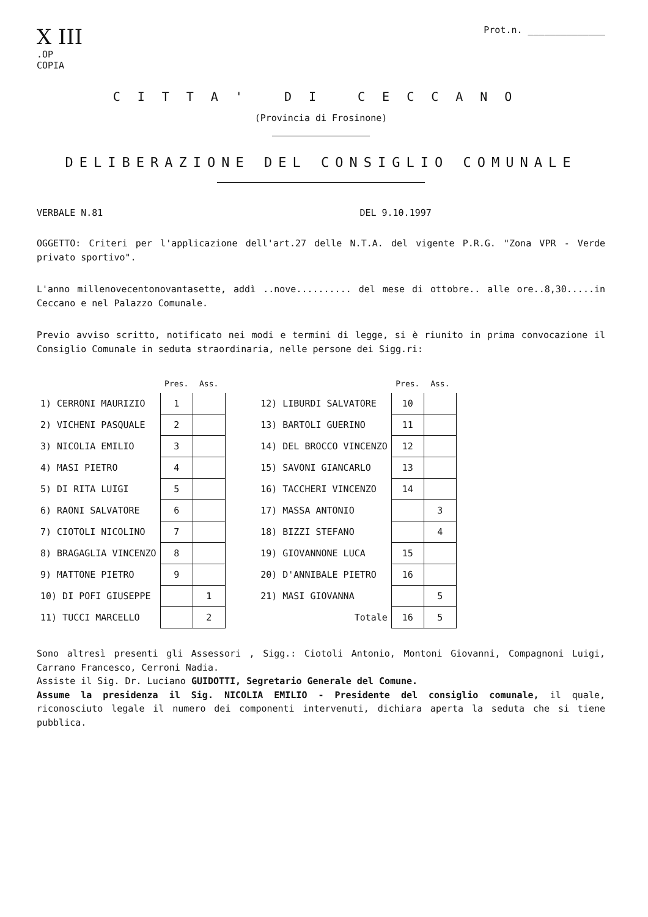X III
.OP
COPIA
Prot.n. ______________
CITTA' DI CECCANO
(Provincia di Frosinone)
DELIBERAZIONE DEL CONSIGLIO COMUNALE
VERBALE N.81 DEL 9.10.1997
OGGETTO: Criteri per l'applicazione dell'art.27 delle N.T.A. del vigente P.R.G. "Zona VPR - Verde privato sportivo".
L'anno millenovecentonovantasette, addì ..nove.......... del mese di ottobre.. alle ore..8,30.....in Ceccano e nel Palazzo Comunale.
Previo avviso scritto, notificato nei modi e termini di legge, si è riunito in prima convocazione il Consiglio Comunale in seduta straordinaria, nelle persone dei Sigg.ri:
| | Pres. | Ass. | | | Pres. | Ass. |
| --- | --- | --- | --- | --- | --- | --- |
| 1) CERRONI MAURIZIO | 1 | | | 12) LIBURDI SALVATORE | 10 | |
| 2) VICHENI PASQUALE | 2 | | | 13) BARTOLI GUERINO | 11 | |
| 3) NICOLIA EMILIO | 3 | | | 14) DEL BROCCO VINCENZO | 12 | |
| 4) MASI PIETRO | 4 | | | 15) SAVONI GIANCARLO | 13 | |
| 5) DI RITA LUIGI | 5 | | | 16) TACCHERI VINCENZO | 14 | |
| 6) RAONI SALVATORE | 6 | | | 17) MASSA ANTONIO | | 3 |
| 7) CIOTOLI NICOLINO | 7 | | | 18) BIZZI STEFANO | | 4 |
| 8) BRAGAGLIA VINCENZO | 8 | | | 19) GIOVANNONE LUCA | 15 | |
| 9) MATTONE PIETRO | 9 | | | 20) D'ANNIBALE PIETRO | 16 | |
| 10) DI POFI GIUSEPPE | | 1 | | 21) MASI GIOVANNA | | 5 |
| 11) TUCCI MARCELLO | | 2 | | Totale | 16 | 5 |
Sono altresì presenti gli Assessori , Sigg.: Ciotoli Antonio, Montoni Giovanni, Compagnoni Luigi, Carrano Francesco, Cerroni Nadia.
Assiste il Sig. Dr. Luciano GUIDOTTI, Segretario Generale del Comune.
Assume la presidenza il Sig. NICOLIA EMILIO - Presidente del consiglio comunale, il quale, riconosciuto legale il numero dei componenti intervenuti, dichiara aperta la seduta che si tiene pubblica.